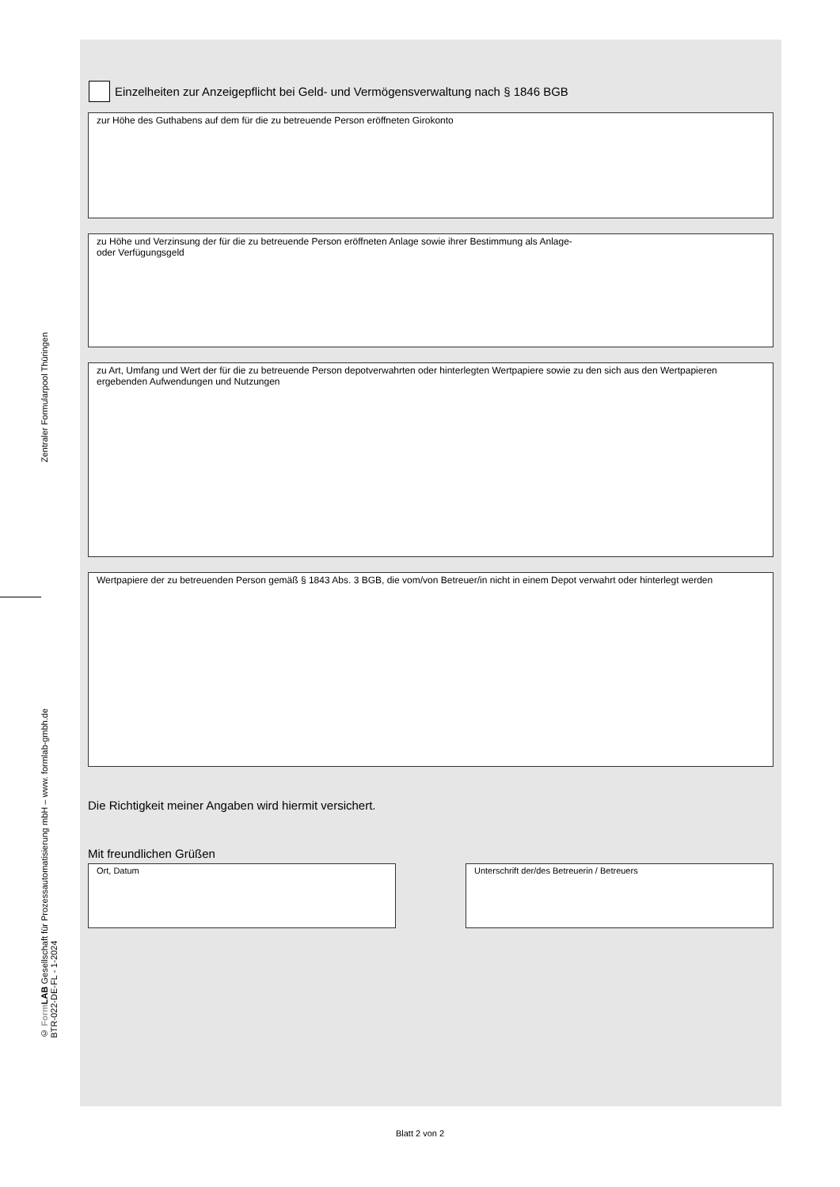Zentraler Formularpool Thüringen
© Form LAB Gesellschaft für Prozessautomatisierung mbH – www. formlab-gmbh.de
BTR-022-DE-FL - 1-2024
Einzelheiten zur Anzeigepflicht bei Geld- und Vermögensverwaltung nach § 1846 BGB
zur Höhe des Guthabens auf dem für die zu betreuende Person eröffneten Girokonto
zu Höhe und Verzinsung der für die zu betreuende Person eröffneten Anlage sowie ihrer Bestimmung als Anlage-
oder Verfügungsgeld
zu Art, Umfang und Wert der für die zu betreuende Person depotverwahrten oder hinterlegten Wertpapiere sowie zu den sich aus den Wertpapieren ergebenden Aufwendungen und Nutzungen
Wertpapiere der zu betreuenden Person gemäß § 1843 Abs. 3 BGB, die vom/von Betreuer/in nicht in einem Depot verwahrt oder hinterlegt werden
Die Richtigkeit meiner Angaben wird hiermit versichert.
Mit freundlichen Grüßen
Ort, Datum Unterschrift der/des Betreuerin / Betreuers
Blatt 2 von 2